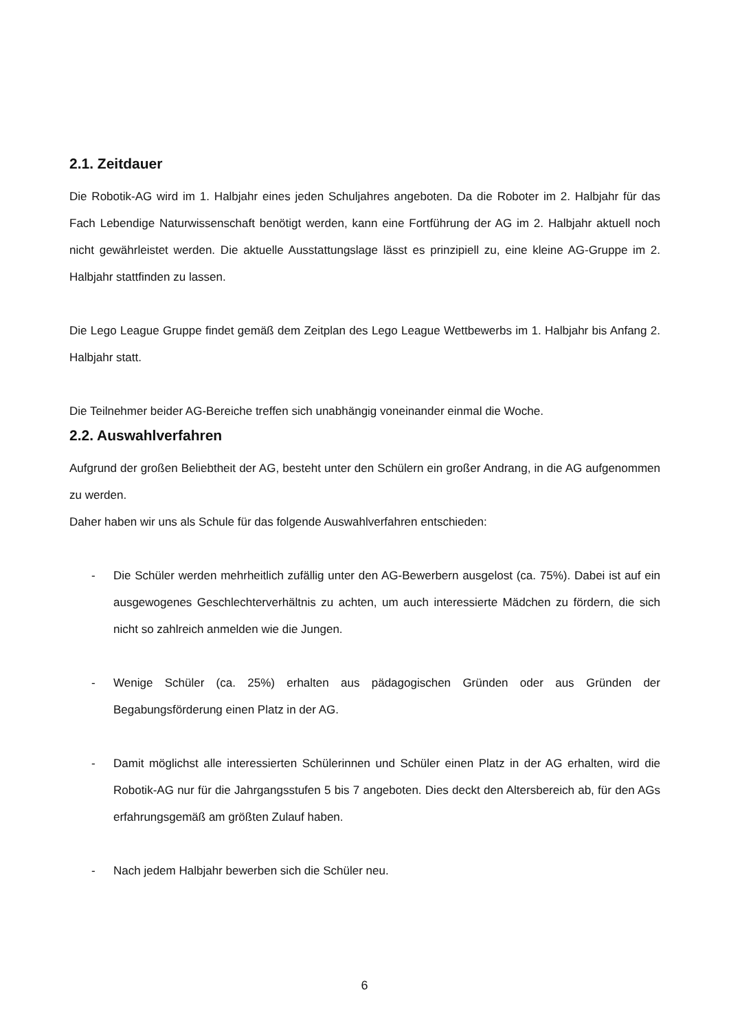2.1. Zeitdauer
Die Robotik-AG wird im 1. Halbjahr eines jeden Schuljahres angeboten. Da die Roboter im 2. Halbjahr für das Fach Lebendige Naturwissenschaft benötigt werden, kann eine Fortführung der AG im 2. Halbjahr aktuell noch nicht gewährleistet werden. Die aktuelle Ausstattungslage lässt es prinzipiell zu, eine kleine AG-Gruppe im 2. Halbjahr stattfinden zu lassen.
Die Lego League Gruppe findet gemäß dem Zeitplan des Lego League Wettbewerbs im 1. Halbjahr bis Anfang 2. Halbjahr statt.
Die Teilnehmer beider AG-Bereiche treffen sich unabhängig voneinander einmal die Woche.
2.2. Auswahlverfahren
Aufgrund der großen Beliebtheit der AG, besteht unter den Schülern ein großer Andrang, in die AG aufgenommen zu werden.
Daher haben wir uns als Schule für das folgende Auswahlverfahren entschieden:
- Die Schüler werden mehrheitlich zufällig unter den AG-Bewerbern ausgelost (ca. 75%). Dabei ist auf ein ausgewogenes Geschlechterverhältnis zu achten, um auch interessierte Mädchen zu fördern, die sich nicht so zahlreich anmelden wie die Jungen.
- Wenige Schüler (ca. 25%) erhalten aus pädagogischen Gründen oder aus Gründen der Begabungsförderung einen Platz in der AG.
- Damit möglichst alle interessierten Schülerinnen und Schüler einen Platz in der AG erhalten, wird die Robotik-AG nur für die Jahrgangsstufen 5 bis 7 angeboten. Dies deckt den Altersbereich ab, für den AGs erfahrungsgemäß am größten Zulauf haben.
- Nach jedem Halbjahr bewerben sich die Schüler neu.
6